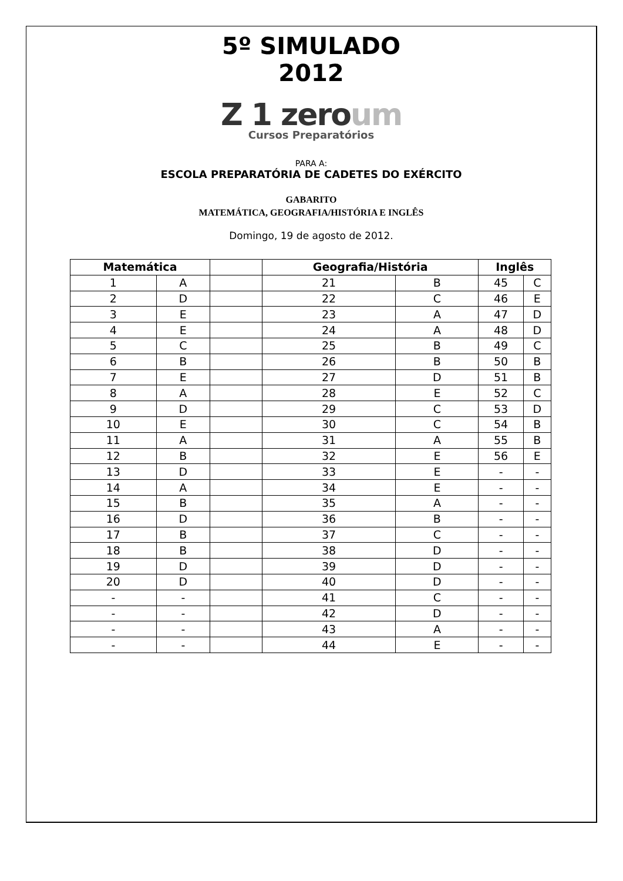5º SIMULADO
2012
Z 1 zeroum
Cursos Preparatórios
PARA A:
ESCOLA PREPARATÓRIA DE CADETES DO EXÉRCITO
GABARITO
MATEMÁTICA, GEOGRAFIA/HISTÓRIA E INGLÊS
Domingo, 19 de agosto de 2012.
| Matemática | | | Geografia/História | | Inglês | |
| --- | --- | --- | --- | --- | --- | --- |
| 1 | A | | 21 | B | 45 | C |
| 2 | D | | 22 | C | 46 | E |
| 3 | E | | 23 | A | 47 | D |
| 4 | E | | 24 | A | 48 | D |
| 5 | C | | 25 | B | 49 | C |
| 6 | B | | 26 | B | 50 | B |
| 7 | E | | 27 | D | 51 | B |
| 8 | A | | 28 | E | 52 | C |
| 9 | D | | 29 | C | 53 | D |
| 10 | E | | 30 | C | 54 | B |
| 11 | A | | 31 | A | 55 | B |
| 12 | B | | 32 | E | 56 | E |
| 13 | D | | 33 | E | - | - |
| 14 | A | | 34 | E | - | - |
| 15 | B | | 35 | A | - | - |
| 16 | D | | 36 | B | - | - |
| 17 | B | | 37 | C | - | - |
| 18 | B | | 38 | D | - | - |
| 19 | D | | 39 | D | - | - |
| 20 | D | | 40 | D | - | - |
| - | - | | 41 | C | - | - |
| - | - | | 42 | D | - | - |
| - | - | | 43 | A | - | - |
| - | - | | 44 | E | - | - |